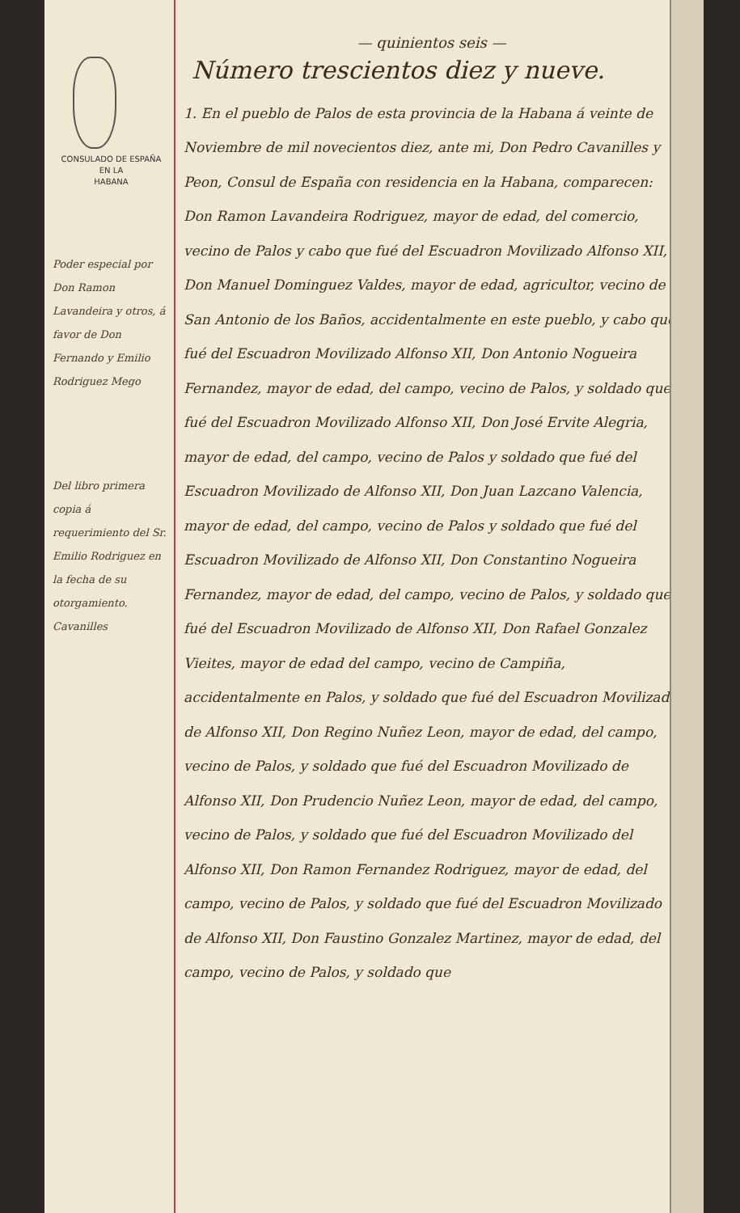CONSULADO DE ESPAÑA
EN LA
HABANA
Poder especial por Don Ramon Lavandeira y otros, á favor de Don Fernando y Emilio Rodriguez Mego
Del libro primera copia á requerimiento del Sr. Emilio Rodriguez en la fecha de su otorgamiento.
Cavanilles
— quinientos seis —
Número trescientos diez y nueve.
1. En el pueblo de Palos de esta provincia de la Habana á veinte de Noviembre de mil novecientos diez, ante mi, Don Pedro Cavanilles y Peon, Consul de España con residencia en la Habana, comparecen: Don Ramon Lavandeira Rodriguez, mayor de edad, del comercio, vecino de Palos y cabo que fué del Escuadron Movilizado Alfonso XII, Don Manuel Dominguez Valdes, mayor de edad, agricultor, vecino de San Antonio de los Baños, accidentalmente en este pueblo, y cabo que fué del Escuadron Movilizado Alfonso XII, Don Antonio Nogueira Fernandez, mayor de edad, del campo, vecino de Palos, y soldado que fué del Escuadron Movilizado Alfonso XII, Don José Ervite Alegria, mayor de edad, del campo, vecino de Palos y soldado que fué del Escuadron Movilizado de Alfonso XII, Don Juan Lazcano Valencia, mayor de edad, del campo, vecino de Palos y soldado que fué del Escuadron Movilizado de Alfonso XII, Don Constantino Nogueira Fernandez, mayor de edad, del campo, vecino de Palos, y soldado que fué del Escuadron Movilizado de Alfonso XII, Don Rafael Gonzalez Vieites, mayor de edad del campo, vecino de Campiña, accidentalmente en Palos, y soldado que fué del Escuadron Movilizado de Alfonso XII, Don Regino Nuñez Leon, mayor de edad, del campo, vecino de Palos, y soldado que fué del Escuadron Movilizado de Alfonso XII, Don Prudencio Nuñez Leon, mayor de edad, del campo, vecino de Palos, y soldado que fué del Escuadron Movilizado del Alfonso XII, Don Ramon Fernandez Rodriguez, mayor de edad, del campo, vecino de Palos, y soldado que fué del Escuadron Movilizado de Alfonso XII, Don Faustino Gonzalez Martinez, mayor de edad, del campo, vecino de Palos, y soldado que